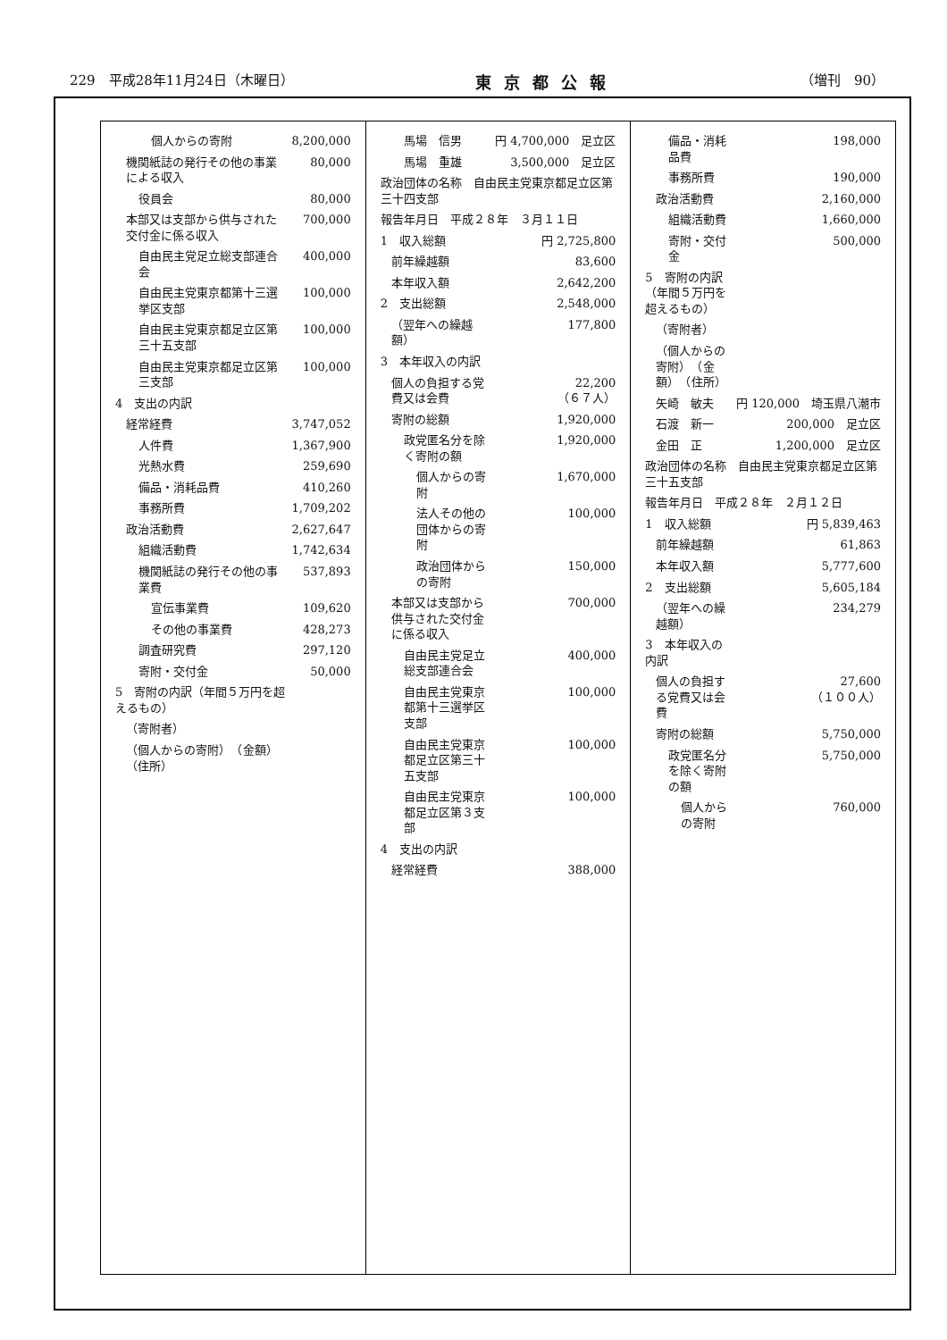229　平成28年11月24日（木曜日） 東京都公報 （増刊　90）
| 個人からの寄附 | 8,200,000 |
| 機関紙誌の発行その他の事業による収入 | 80,000 |
| 役員会 | 80,000 |
| 本部又は支部から供与された交付金に係る収入 | 700,000 |
| 自由民主党足立総支部連合会 | 400,000 |
| 自由民主党東京都第十三選挙区支部 | 100,000 |
| 自由民主党東京都足立区第三十五支部 | 100,000 |
| 自由民主党東京都足立区第三支部 | 100,000 |
| 4 支出の内訳 | |
| 経常経費 | 3,747,052 |
| 人件費 | 1,367,900 |
| 光熱水費 | 259,690 |
| 備品・消耗品費 | 410,260 |
| 事務所費 | 1,709,202 |
| 政治活動費 | 2,627,647 |
| 組織活動費 | 1,742,634 |
| 機関紙誌の発行その他の事業費 | 537,893 |
| 宣伝事業費 | 109,620 |
| その他の事業費 | 428,273 |
| 調査研究費 | 297,120 |
| 寄附・交付金 | 50,000 |
| 5 寄附の内訳（年間５万円を超えるもの） | |
| （寄附者） | |
| （個人からの寄附） （金額） （住所） | |
| 馬場 信男 | 円 4,700,000 足立区 |
| 馬場 重雄 | 3,500,000 足立区 |
| 政治団体の名称 自由民主党東京都足立区第三十四支部 | |
| 報告年月日 平成２８年 ３月１１日 | |
| 1 収入総額 | 円 2,725,800 |
| 前年繰越額 | 83,600 |
| 本年収入額 | 2,642,200 |
| 2 支出総額 | 2,548,000 |
| （翌年への繰越額） | 177,800 |
| 3 本年収入の内訳 | |
| 個人の負担する党費又は会費 | 22,200 （６７人） |
| 寄附の総額 | 1,920,000 |
| 政党匿名分を除く寄附の額 | 1,920,000 |
| 個人からの寄附 | 1,670,000 |
| 法人その他の団体からの寄附 | 100,000 |
| 政治団体からの寄附 | 150,000 |
| 本部又は支部から供与された交付金に係る収入 | 700,000 |
| 自由民主党足立総支部連合会 | 400,000 |
| 自由民主党東京都第十三選挙区支部 | 100,000 |
| 自由民主党東京都足立区第三十五支部 | 100,000 |
| 自由民主党東京都足立区第３支部 | 100,000 |
| 4 支出の内訳 | |
| 経常経費 | 388,000 |
| 備品・消耗品費 | 198,000 |
| 事務所費 | 190,000 |
| 政治活動費 | 2,160,000 |
| 組織活動費 | 1,660,000 |
| 寄附・交付金 | 500,000 |
| 5 寄附の内訳（年間５万円を超えるもの） | |
| （寄附者） | |
| （個人からの寄附） （金額） （住所） | |
| 矢崎 敏夫 | 円 120,000 埼玉県八潮市 |
| 石渡 新一 | 200,000 足立区 |
| 金田 正 | 1,200,000 足立区 |
| 政治団体の名称 自由民主党東京都足立区第三十五支部 | |
| 報告年月日 平成２８年 ２月１２日 | |
| 1 収入総額 | 円 5,839,463 |
| 前年繰越額 | 61,863 |
| 本年収入額 | 5,777,600 |
| 2 支出総額 | 5,605,184 |
| （翌年への繰越額） | 234,279 |
| 3 本年収入の内訳 | |
| 個人の負担する党費又は会費 | 27,600 （１００人） |
| 寄附の総額 | 5,750,000 |
| 政党匿名分を除く寄附の額 | 5,750,000 |
| 個人からの寄附 | 760,000 |